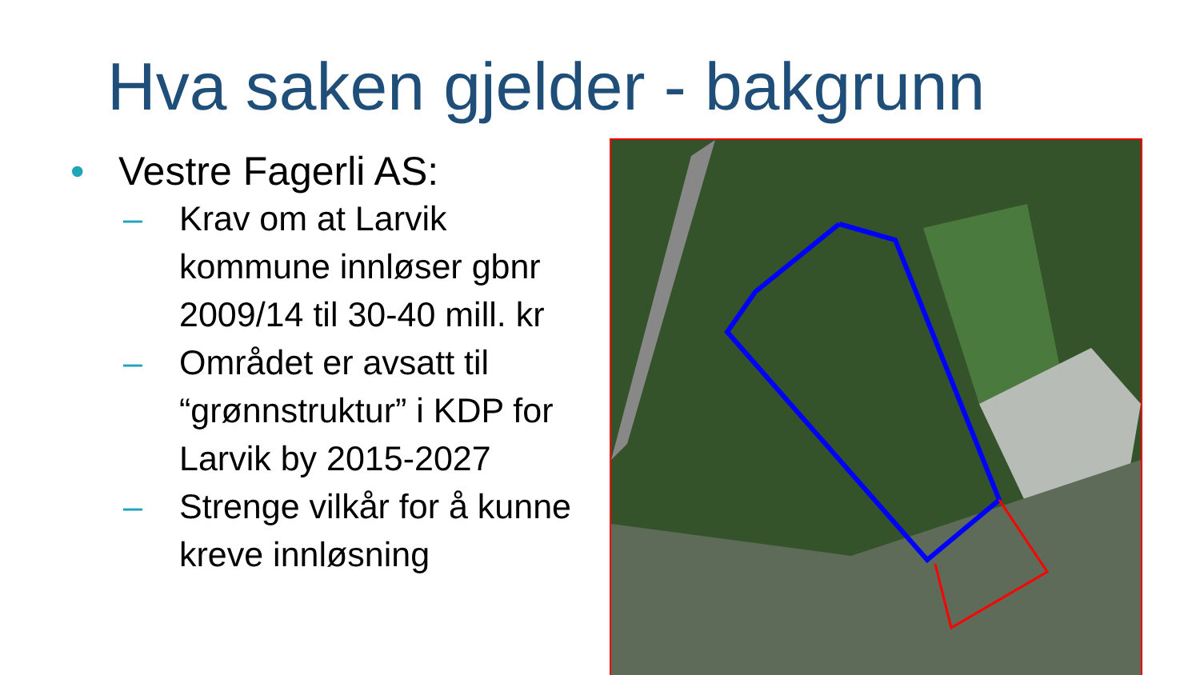Hva saken gjelder - bakgrunn
• Vestre Fagerli AS:
– Krav om at Larvik kommune innløser gbnr 2009/14 til 30-40 mill. kr
– Området er avsatt til “grønnstruktur” i KDP for Larvik by 2015-2027
– Strenge vilkår for å kunne kreve innløsning